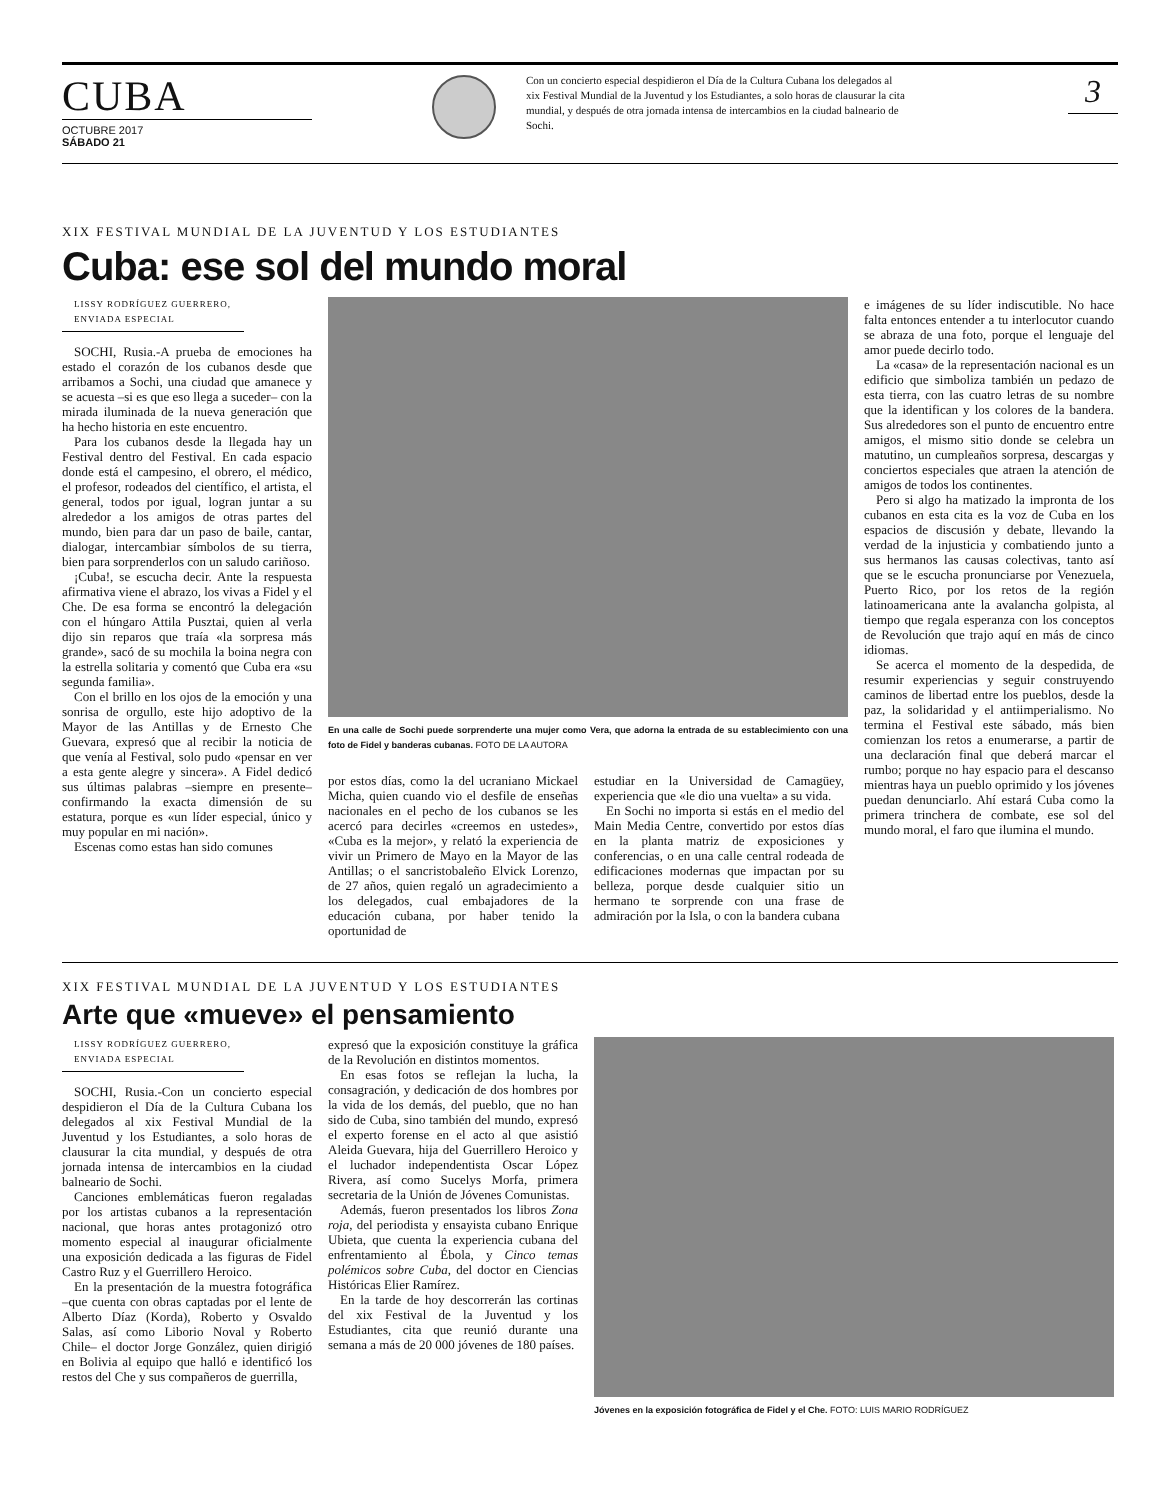CUBA
OCTUBRE 2017
SÁBADO 21
Con un concierto especial despidieron el Día de la Cultura Cubana los delegados al xix Festival Mundial de la Juventud y los Estudiantes, a solo horas de clausurar la cita mundial, y después de otra jornada intensa de intercambios en la ciudad balneario de Sochi.
3
XIX FESTIVAL MUNDIAL DE LA JUVENTUD Y LOS ESTUDIANTES
Cuba: ese sol del mundo moral
LISSY RODRÍGUEZ GUERRERO,
ENVIADA ESPECIAL
SOCHI, Rusia.-A prueba de emociones ha estado el corazón de los cubanos desde que arribamos a Sochi, una ciudad que amanece y se acuesta –si es que eso llega a suceder– con la mirada iluminada de la nueva generación que ha hecho historia en este encuentro.
Para los cubanos desde la llegada hay un Festival dentro del Festival. En cada espacio donde está el campesino, el obrero, el médico, el profesor, rodeados del científico, el artista, el general, todos por igual, logran juntar a su alrededor a los amigos de otras partes del mundo, bien para dar un paso de baile, cantar, dialogar, intercambiar símbolos de su tierra, bien para sorprenderlos con un saludo cariñoso.
¡Cuba!, se escucha decir. Ante la respuesta afirmativa viene el abrazo, los vivas a Fidel y el Che. De esa forma se encontró la delegación con el húngaro Attila Pusztai, quien al verla dijo sin reparos que traía «la sorpresa más grande», sacó de su mochila la boina negra con la estrella solitaria y comentó que Cuba era «su segunda familia».
Con el brillo en los ojos de la emoción y una sonrisa de orgullo, este hijo adoptivo de la Mayor de las Antillas y de Ernesto Che Guevara, expresó que al recibir la noticia de que venía al Festival, solo pudo «pensar en ver a esta gente alegre y sincera». A Fidel dedicó sus últimas palabras –siempre en presente– confirmando la exacta dimensión de su estatura, porque es «un líder especial, único y muy popular en mi nación».
Escenas como estas han sido comunes
En una calle de Sochi puede sorprenderte una mujer como Vera, que adorna la entrada de su establecimiento con una foto de Fidel y banderas cubanas. FOTO DE LA AUTORA
por estos días, como la del ucraniano Mickael Micha, quien cuando vio el desfile de enseñas nacionales en el pecho de los cubanos se les acercó para decirles «creemos en ustedes», «Cuba es la mejor», y relató la experiencia de vivir un Primero de Mayo en la Mayor de las Antillas; o el sancristobaleño Elvick Lorenzo, de 27 años, quien regaló un agradecimiento a los delegados, cual embajadores de la educación cubana, por haber tenido la oportunidad de
estudiar en la Universidad de Camagüey, experiencia que «le dio una vuelta» a su vida.
En Sochi no importa si estás en el medio del Main Media Centre, convertido por estos días en la planta matriz de exposiciones y conferencias, o en una calle central rodeada de edificaciones modernas que impactan por su belleza, porque desde cualquier sitio un hermano te sorprende con una frase de admiración por la Isla, o con la bandera cubana
e imágenes de su líder indiscutible. No hace falta entonces entender a tu interlocutor cuando se abraza de una foto, porque el lenguaje del amor puede decirlo todo.
La «casa» de la representación nacional es un edificio que simboliza también un pedazo de esta tierra, con las cuatro letras de su nombre que la identifican y los colores de la bandera. Sus alrededores son el punto de encuentro entre amigos, el mismo sitio donde se celebra un matutino, un cumpleaños sorpresa, descargas y conciertos especiales que atraen la atención de amigos de todos los continentes.
Pero si algo ha matizado la impronta de los cubanos en esta cita es la voz de Cuba en los espacios de discusión y debate, llevando la verdad de la injusticia y combatiendo junto a sus hermanos las causas colectivas, tanto así que se le escucha pronunciarse por Venezuela, Puerto Rico, por los retos de la región latinoamericana ante la avalancha golpista, al tiempo que regala esperanza con los conceptos de Revolución que trajo aquí en más de cinco idiomas.
Se acerca el momento de la despedida, de resumir experiencias y seguir construyendo caminos de libertad entre los pueblos, desde la paz, la solidaridad y el antiimperialismo. No termina el Festival este sábado, más bien comienzan los retos a enumerarse, a partir de una declaración final que deberá marcar el rumbo; porque no hay espacio para el descanso mientras haya un pueblo oprimido y los jóvenes puedan denunciarlo. Ahí estará Cuba como la primera trinchera de combate, ese sol del mundo moral, el faro que ilumina el mundo.
XIX FESTIVAL MUNDIAL DE LA JUVENTUD Y LOS ESTUDIANTES
Arte que «mueve» el pensamiento
LISSY RODRÍGUEZ GUERRERO,
ENVIADA ESPECIAL
SOCHI, Rusia.-Con un concierto especial despidieron el Día de la Cultura Cubana los delegados al xix Festival Mundial de la Juventud y los Estudiantes, a solo horas de clausurar la cita mundial, y después de otra jornada intensa de intercambios en la ciudad balneario de Sochi.
Canciones emblemáticas fueron regaladas por los artistas cubanos a la representación nacional, que horas antes protagonizó otro momento especial al inaugurar oficialmente una exposición dedicada a las figuras de Fidel Castro Ruz y el Guerrillero Heroico.
En la presentación de la muestra fotográfica –que cuenta con obras captadas por el lente de Alberto Díaz (Korda), Roberto y Osvaldo Salas, así como Liborio Noval y Roberto Chile– el doctor Jorge González, quien dirigió en Bolivia al equipo que halló e identificó los restos del Che y sus compañeros de guerrilla,
expresó que la exposición constituye la gráfica de la Revolución en distintos momentos.
En esas fotos se reflejan la lucha, la consagración, y dedicación de dos hombres por la vida de los demás, del pueblo, que no han sido de Cuba, sino también del mundo, expresó el experto forense en el acto al que asistió Aleida Guevara, hija del Guerrillero Heroico y el luchador independentista Oscar López Rivera, así como Sucelys Morfa, primera secretaria de la Unión de Jóvenes Comunistas.
Además, fueron presentados los libros Zona roja, del periodista y ensayista cubano Enrique Ubieta, que cuenta la experiencia cubana del enfrentamiento al Ébola, y Cinco temas polémicos sobre Cuba, del doctor en Ciencias Históricas Elier Ramírez.
En la tarde de hoy descorrerán las cortinas del xix Festival de la Juventud y los Estudiantes, cita que reunió durante una semana a más de 20 000 jóvenes de 180 países.
Jóvenes en la exposición fotográfica de Fidel y el Che. FOTO: LUIS MARIO RODRÍGUEZ